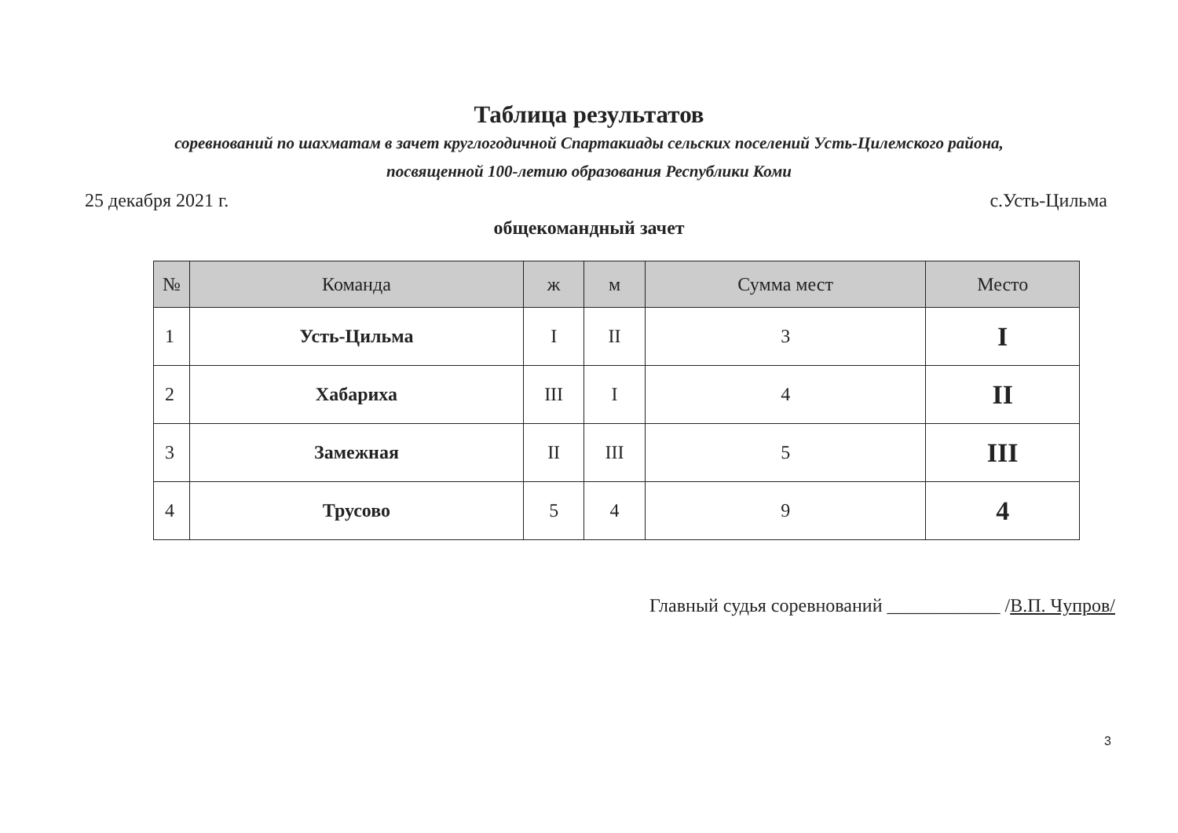Таблица результатов
соревнований по шахматам в зачет круглогодичной Спартакиады сельских поселений Усть-Цилемского района,
посвященной 100-летию образования Республики Коми
25 декабря 2021 г. с.Усть-Цильма
общекомандный зачет
| № | Команда | ж | м | Сумма мест | Место |
| --- | --- | --- | --- | --- | --- |
| 1 | Усть-Цильма | I | II | 3 | I |
| 2 | Хабариха | III | I | 4 | II |
| 3 | Замежная | II | III | 5 | III |
| 4 | Трусово | 5 | 4 | 9 | 4 |
Главный судья соревнований ____________ /В.П. Чупров/
3